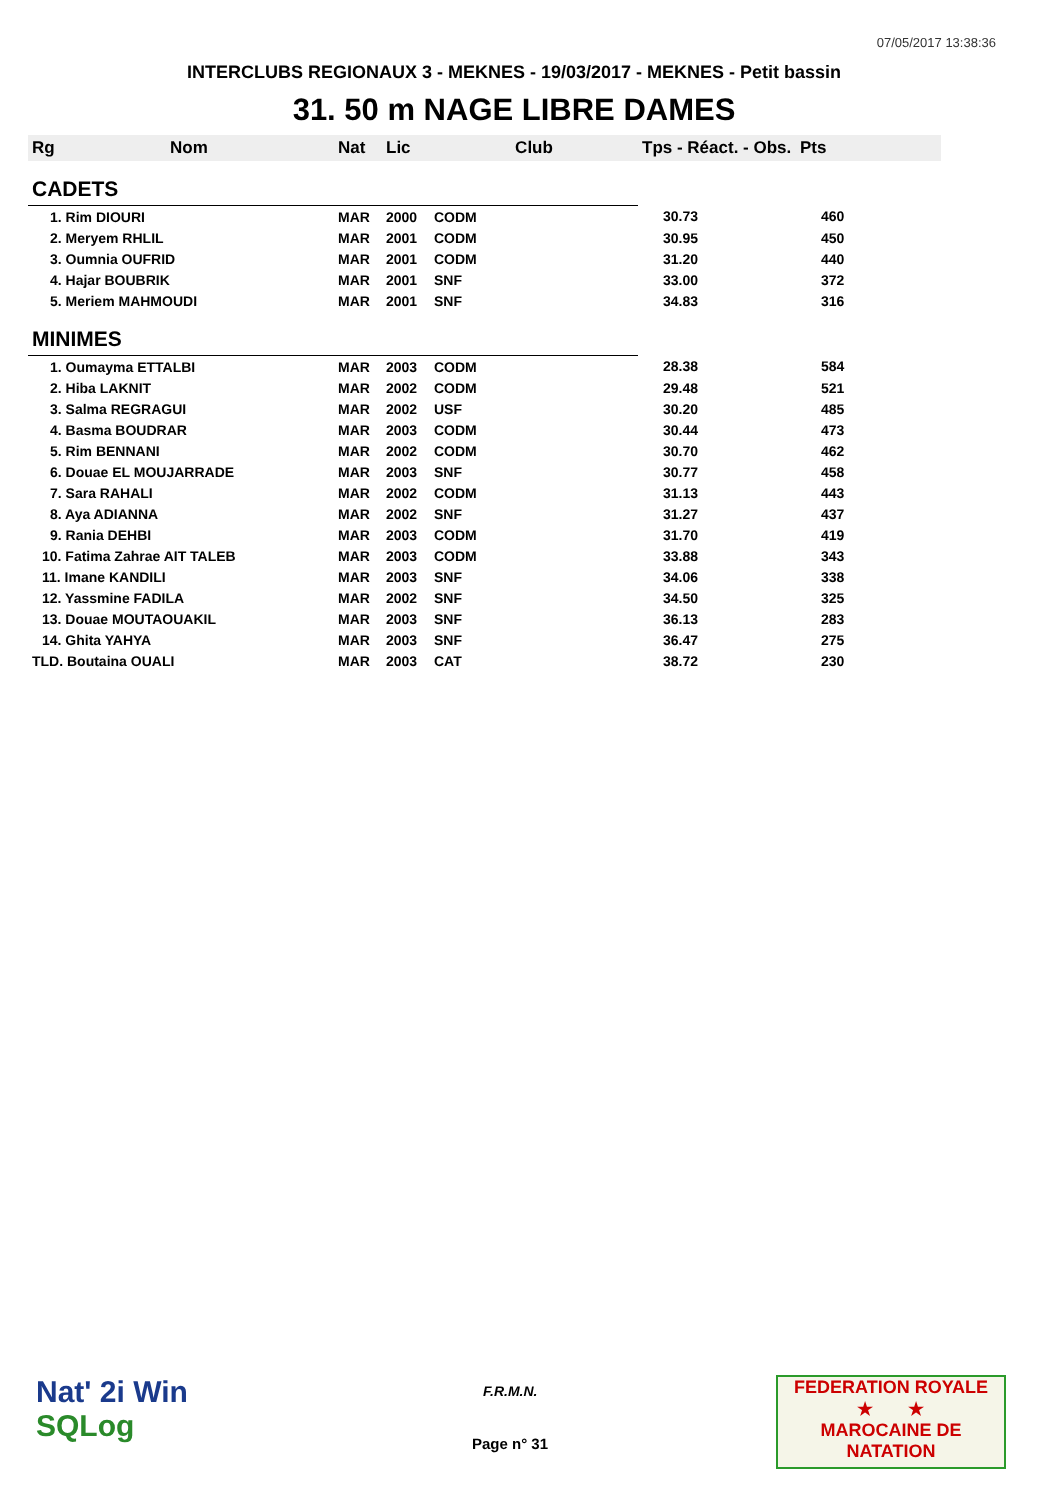07/05/2017 13:38:36
INTERCLUBS REGIONAUX 3 - MEKNES - 19/03/2017 - MEKNES - Petit bassin
31. 50 m NAGE LIBRE DAMES
| Rg | Nom | Nat | Lic | Club | Tps - Réact. - Obs. | Pts |
| --- | --- | --- | --- | --- | --- | --- |
| CADETS | | | | | | |
| 1. Rim DIOURI | | MAR | 2000 | CODM | 30.73 | 460 |
| 2. Meryem RHLIL | | MAR | 2001 | CODM | 30.95 | 450 |
| 3. Oumnia OUFRID | | MAR | 2001 | CODM | 31.20 | 440 |
| 4. Hajar BOUBRIK | | MAR | 2001 | SNF | 33.00 | 372 |
| 5. Meriem MAHMOUDI | | MAR | 2001 | SNF | 34.83 | 316 |
| MINIMES | | | | | | |
| 1. Oumayma ETTALBI | | MAR | 2003 | CODM | 28.38 | 584 |
| 2. Hiba LAKNIT | | MAR | 2002 | CODM | 29.48 | 521 |
| 3. Salma REGRAGUI | | MAR | 2002 | USF | 30.20 | 485 |
| 4. Basma BOUDRAR | | MAR | 2003 | CODM | 30.44 | 473 |
| 5. Rim BENNANI | | MAR | 2002 | CODM | 30.70 | 462 |
| 6. Douae EL MOUJARRADE | | MAR | 2003 | SNF | 30.77 | 458 |
| 7. Sara RAHALI | | MAR | 2002 | CODM | 31.13 | 443 |
| 8. Aya ADIANNA | | MAR | 2002 | SNF | 31.27 | 437 |
| 9. Rania DEHBI | | MAR | 2003 | CODM | 31.70 | 419 |
| 10. Fatima Zahrae AIT TALEB | | MAR | 2003 | CODM | 33.88 | 343 |
| 11. Imane KANDILI | | MAR | 2003 | SNF | 34.06 | 338 |
| 12. Yassmine FADILA | | MAR | 2002 | SNF | 34.50 | 325 |
| 13. Douae MOUTAOUAKIL | | MAR | 2003 | SNF | 36.13 | 283 |
| 14. Ghita YAHYA | | MAR | 2003 | SNF | 36.47 | 275 |
| TLD. Boutaina OUALI | | MAR | 2003 | CAT | 38.72 | 230 |
Nat' 2i Win
SQLog
F.R.M.N.
Page n° 31
FEDERATION ROYALE
★ ★
MAROCAINE DE NATATION